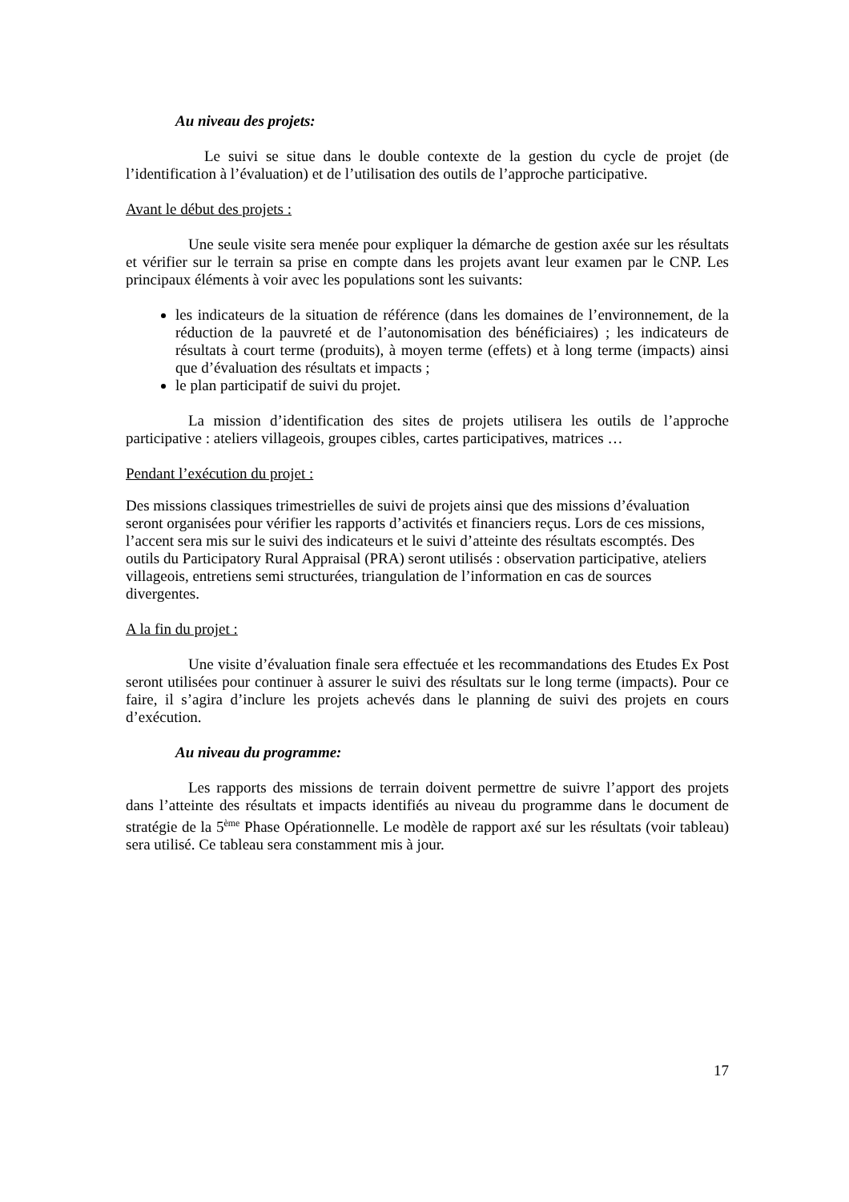Au niveau des projets:
Le suivi se situe dans le double contexte de la gestion du cycle de projet (de l’identification à l’évaluation) et de l’utilisation des outils de l’approche participative.
Avant le début des projets :
Une seule visite sera menée pour expliquer la démarche de gestion axée sur les résultats et vérifier sur le terrain sa prise en compte dans les projets avant leur examen par le CNP. Les principaux éléments à voir avec les populations sont les suivants:
les indicateurs de la situation de référence (dans les domaines de l’environnement, de la réduction de la pauvreté et de l’autonomisation des bénéficiaires) ; les indicateurs de résultats à court terme (produits), à moyen terme (effets) et à long terme (impacts) ainsi que d’évaluation des résultats et impacts ;
le plan participatif de suivi du projet.
La mission d’identification des sites de projets utilisera les outils de l’approche participative : ateliers villageois, groupes cibles, cartes participatives, matrices …
Pendant l’exécution du projet :
Des missions classiques trimestrielles de suivi de projets ainsi que des missions d’évaluation seront organisées pour vérifier les rapports d’activités et financiers reçus. Lors de ces missions, l’accent sera mis sur le suivi des indicateurs et le suivi d’atteinte des résultats escomptés. Des outils du Participatory Rural Appraisal (PRA) seront utilisés : observation participative, ateliers villageois, entretiens semi structurées, triangulation de l’information en cas de sources divergentes.
A la fin du projet :
Une visite d’évaluation finale sera effectuée et les recommandations des Etudes Ex Post seront utilisées pour continuer à assurer le suivi des résultats sur le long terme (impacts). Pour ce faire, il s’agira d’inclure les projets achevés dans le planning de suivi des projets en cours d’exécution.
Au niveau du programme:
Les rapports des missions de terrain doivent permettre de suivre l’apport des projets dans l’atteinte des résultats et impacts identifiés au niveau du programme dans le document de stratégie de la 5<sup>ème</sup> Phase Opérationnelle. Le modèle de rapport axé sur les résultats (voir tableau) sera utilisé. Ce tableau sera constamment mis à jour.
17